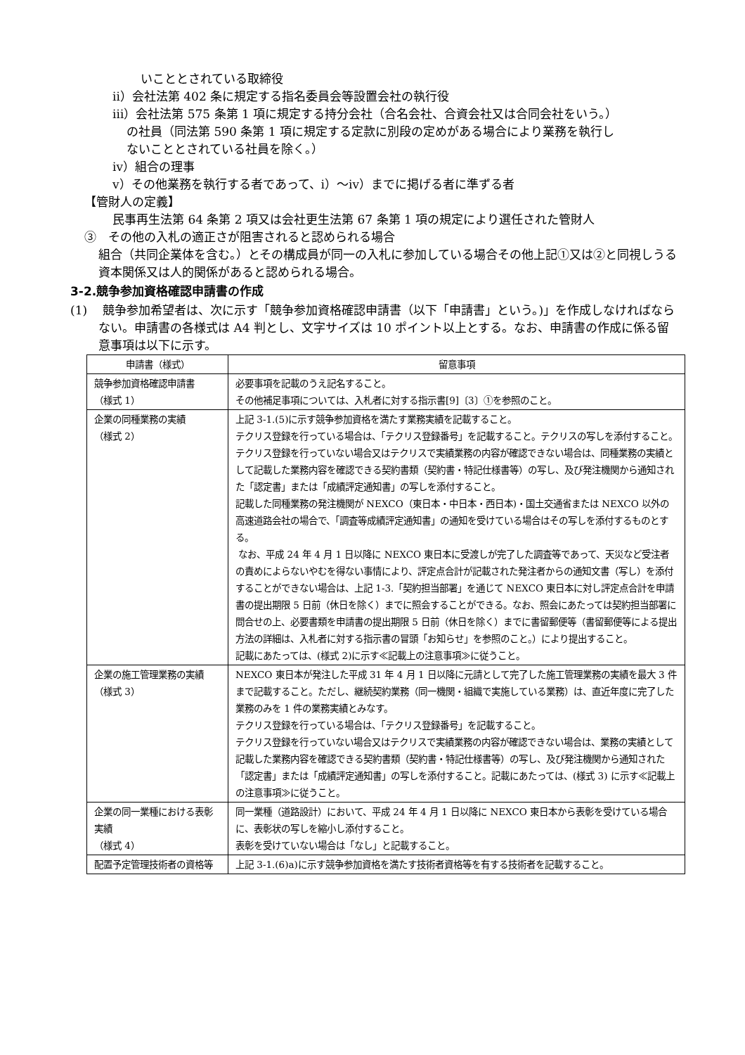いこととされている取締役
ⅱ）会社法第 402 条に規定する指名委員会等設置会社の執行役
ⅲ）会社法第 575 条第 1 項に規定する持分会社（合名会社、合資会社又は合同会社をいう。）
の社員（同法第 590 条第 1 項に規定する定款に別段の定めがある場合により業務を執行し
ないこととされている社員を除く。）
ⅳ）組合の理事
ⅴ）その他業務を執行する者であって、ⅰ）～ⅳ）までに掲げる者に準ずる者
【管財人の定義】
民事再生法第 64 条第 2 項又は会社更生法第 67 条第 1 項の規定により選任された管財人
③　その他の入札の適正さが阻害されると認められる場合
組合（共同企業体を含む。）とその構成員が同一の入札に参加している場合その他上記①又は②と同視しうる資本関係又は人的関係があると認められる場合。
3-2.競争参加資格確認申請書の作成
(1)　 競争参加希望者は、次に示す「競争参加資格確認申請書（以下「申請書」という。)」を作成しなければならない。申請書の各様式は A4 判とし、文字サイズは 10 ポイント以上とする。なお、申請書の作成に係る留意事項は以下に示す。
| 申請書（様式） | 留意事項 |
| --- | --- |
| 競争参加資格確認申請書 （様式 1） | 必要事項を記載のうえ記名すること。 その他補足事項については、入札者に対する指示書[9]〔3〕①を参照のこと。 |
| 企業の同種業務の実績 （様式 2） | 上記 3-1.(5)に示す競争参加資格を満たす業務実績を記載すること。 テクリス登録を行っている場合は、「テクリス登録番号」を記載すること。テクリスの写しを添付すること。 テクリス登録を行っていない場合又はテクリスで実績業務の内容が確認できない場合は、同種業務の実績として記載した業務内容を確認できる契約書類（契約書・特記仕様書等）の写し、及び発注機関から通知された「認定書」または「成績評定通知書」の写しを添付すること。 記載した同種業務の発注機関が NEXCO（東日本・中日本・西日本)・国土交通省または NEXCO 以外の高速道路会社の場合で、「調査等成績評定通知書」の通知を受けている場合はその写しを添付するものとする。 なお、平成 24 年 4 月 1 日以降に NEXCO 東日本に受渡しが完了した調査等であって、天災など受注者の責めによらないやむを得ない事情により、評定点合計が記載された発注者からの通知文書（写し）を添付することができない場合は、上記 1-3.「契約担当部署」を通じて NEXCO 東日本に対し評定点合計を申請書の提出期限 5 日前（休日を除く）までに照会することができる。なお、照会にあたっては契約担当部署に問合せの上、必要書類を申請書の提出期限 5 日前（休日を除く）までに書留郵便等（書留郵便等による提出方法の詳細は、入札者に対する指示書の冒頭「お知らせ」を参照のこと。）により提出すること。 記載にあたっては、(様式 2)に示す≪記載上の注意事項≫に従うこと。 |
| 企業の施工管理業務の実績 （様式 3） | NEXCO 東日本が発注した平成 31 年 4 月 1 日以降に元請として完了した施工管理業務の実績を最大 3 件まで記載すること。ただし、継続契約業務（同一機関・組織で実施している業務）は、直近年度に完了した業務のみを 1 件の業務実績とみなす。 テクリス登録を行っている場合は、「テクリス登録番号」を記載すること。 テクリス登録を行っていない場合又はテクリスで実績業務の内容が確認できない場合は、業務の実績として記載した業務内容を確認できる契約書類（契約書・特記仕様書等）の写し、及び発注機関から通知された「認定書」または「成績評定通知書」の写しを添付すること。記載にあたっては、(様式 3) に示す≪記載上の注意事項≫に従うこと。 |
| 企業の同一業種における表彰実績 （様式 4） | 同一業種（道路設計）において、平成 24 年 4 月 1 日以降に NEXCO 東日本から表彰を受けている場合に、表彰状の写しを縮小し添付すること。 表彰を受けていない場合は「なし」と記載すること。 |
| 配置予定管理技術者の資格等 | 上記 3-1.(6)a)に示す競争参加資格を満たす技術者資格等を有する技術者を記載すること。 |